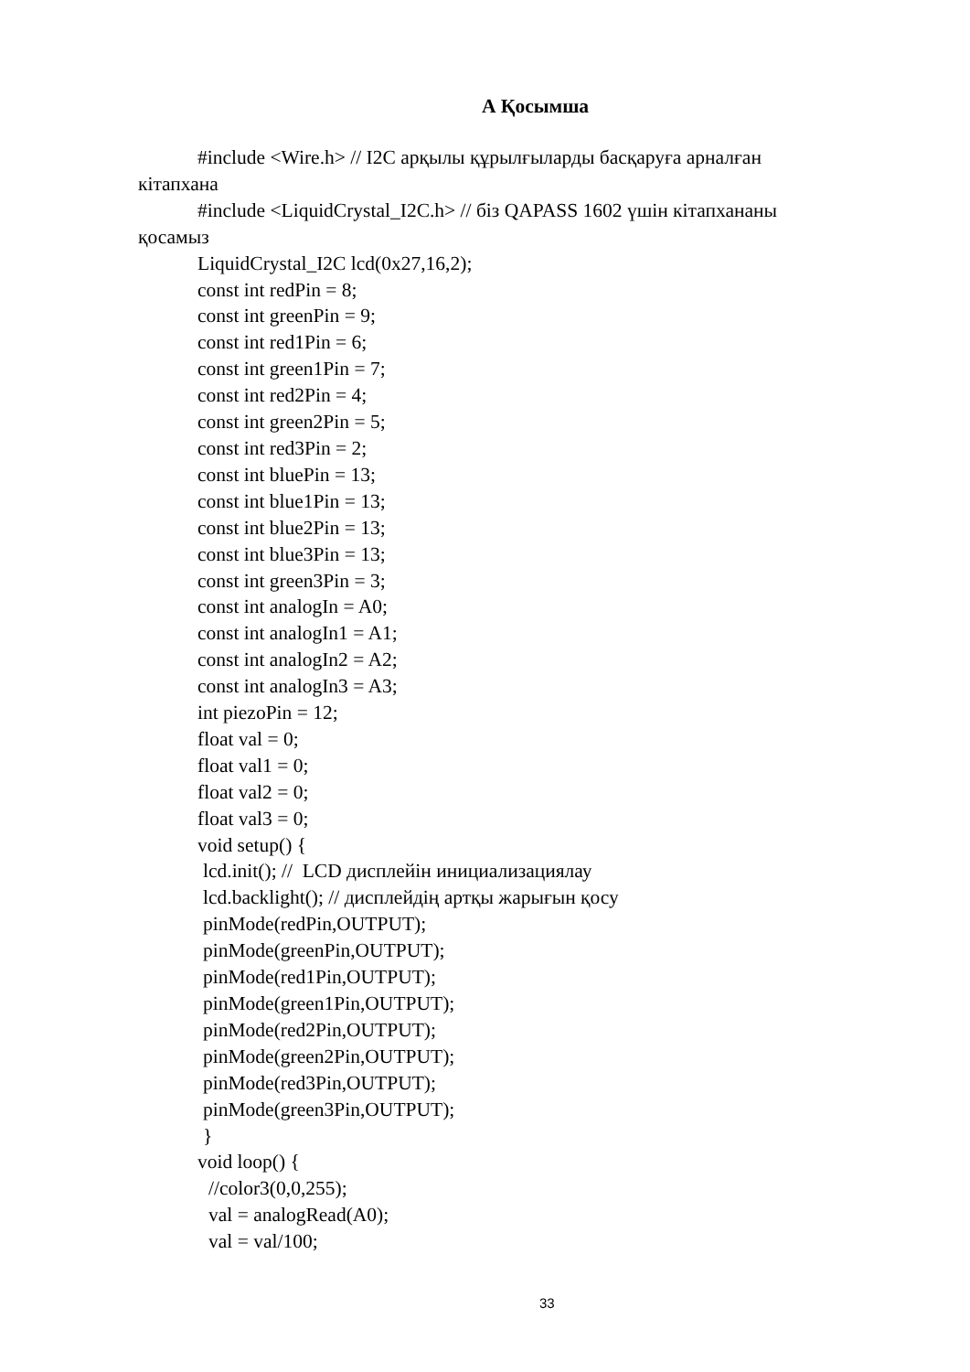А Қосымша
#include <Wire.h> // I2C арқылы құрылғыларды басқаруға арналған
кітапхана
#include <LiquidCrystal_I2C.h> // біз QAPASS 1602 үшін кітапхананы
қосамыз
LiquidCrystal_I2C lcd(0x27,16,2);
const int redPin = 8;
const int greenPin = 9;
const int red1Pin = 6;
const int green1Pin = 7;
const int red2Pin = 4;
const int green2Pin = 5;
const int red3Pin = 2;
const int bluePin = 13;
const int blue1Pin = 13;
const int blue2Pin = 13;
const int blue3Pin = 13;
const int green3Pin = 3;
const int analogIn = A0;
const int analogIn1 = A1;
const int analogIn2 = A2;
const int analogIn3 = A3;
int piezoPin = 12;
float val = 0;
float val1 = 0;
float val2 = 0;
float val3 = 0;
void setup() {
lcd.init(); // LCD дисплейін инициализациялау
lcd.backlight(); // дисплейдің артқы жарығын қосу
pinMode(redPin,OUTPUT);
pinMode(greenPin,OUTPUT);
pinMode(red1Pin,OUTPUT);
pinMode(green1Pin,OUTPUT);
pinMode(red2Pin,OUTPUT);
pinMode(green2Pin,OUTPUT);
pinMode(red3Pin,OUTPUT);
pinMode(green3Pin,OUTPUT);
}
void loop() {
//color3(0,0,255);
val = analogRead(A0);
val = val/100;
33